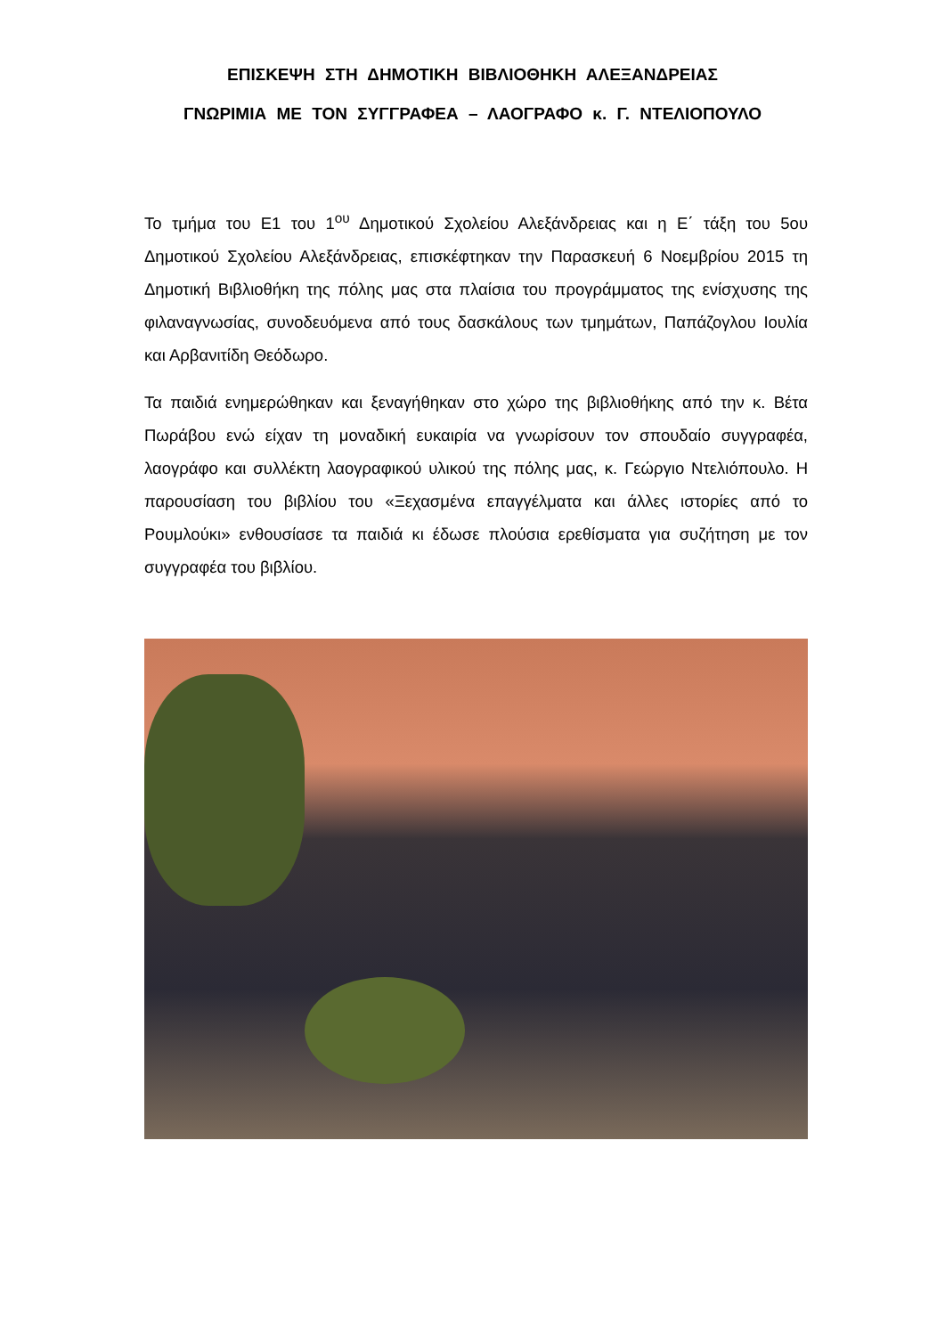ΕΠΙΣΚΕΨΗ ΣΤΗ ΔΗΜΟΤΙΚΗ ΒΙΒΛΙΟΘΗΚΗ ΑΛΕΞΑΝΔΡΕΙΑΣ
ΓΝΩΡΙΜΙΑ ΜΕ ΤΟΝ ΣΥΓΓΡΑΦΕΑ – ΛΑΟΓΡΑΦΟ κ. Γ. ΝΤΕΛΙΟΠΟΥΛΟ
Το τμήμα του Ε1 του 1<sup>ου</sup> Δημοτικού Σχολείου Αλεξάνδρειας και η Ε΄ τάξη του 5ου Δημοτικού Σχολείου Αλεξάνδρειας, επισκέφτηκαν την Παρασκευή 6 Νοεμβρίου 2015 τη Δημοτική Βιβλιοθήκη της πόλης μας στα πλαίσια του προγράμματος της ενίσχυσης της φιλαναγνωσίας, συνοδευόμενα από τους δασκάλους των τμημάτων, Παπάζογλου Ιουλία και Αρβανιτίδη Θεόδωρο.
Τα παιδιά ενημερώθηκαν και ξεναγήθηκαν στο χώρο της βιβλιοθήκης από την κ. Βέτα Πωράβου ενώ είχαν τη μοναδική ευκαιρία να γνωρίσουν τον σπουδαίο συγγραφέα, λαογράφο και συλλέκτη λαογραφικού υλικού της πόλης μας, κ. Γεώργιο Ντελιόπουλο. Η παρουσίαση του βιβλίου του «Ξεχασμένα επαγγέλματα και άλλες ιστορίες από το Ρουμλούκι» ενθουσίασε τα παιδιά κι έδωσε πλούσια ερεθίσματα για συζήτηση με τον συγγραφέα του βιβλίου.